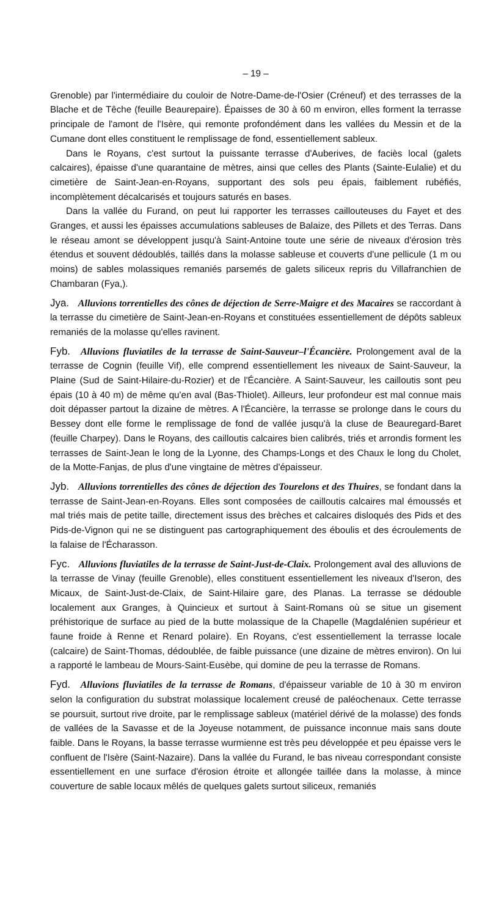– 19 –
Grenoble) par l'intermédiaire du couloir de Notre-Dame-de-l'Osier (Créneuf) et des terrasses de la Blache et de Têche (feuille Beaurepaire). Épaisses de 30 à 60 m environ, elles forment la terrasse principale de l'amont de l'Isère, qui remonte profondément dans les vallées du Messin et de la Cumane dont elles constituent le remplissage de fond, essentiellement sableux.
Dans le Royans, c'est surtout la puissante terrasse d'Auberives, de faciès local (galets calcaires), épaisse d'une quarantaine de mètres, ainsi que celles des Plants (Sainte-Eulalie) et du cimetière de Saint-Jean-en-Royans, supportant des sols peu épais, faiblement rubéfiés, incomplètement décalcarisés et toujours saturés en bases.
Dans la vallée du Furand, on peut lui rapporter les terrasses caillouteuses du Fayet et des Granges, et aussi les épaisses accumulations sableuses de Balaize, des Pillets et des Terras. Dans le réseau amont se développent jusqu'à Saint-Antoine toute une série de niveaux d'érosion très étendus et souvent dédoublés, taillés dans la molasse sableuse et couverts d'une pellicule (1 m ou moins) de sables molassiques remaniés parsemés de galets siliceux repris du Villafranchien de Chambaran (Fya,).
Jya. Alluvions torrentielles des cônes de déjection de Serre-Maigre et des Macaires se raccordant à la terrasse du cimetière de Saint-Jean-en-Royans et constituées essentiellement de dépôts sableux remaniés de la molasse qu'elles ravinent.
Fyb. Alluvions fluviatiles de la terrasse de Saint-Sauveur–l'Écancière. Prolongement aval de la terrasse de Cognin (feuille Vif), elle comprend essentiellement les niveaux de Saint-Sauveur, la Plaine (Sud de Saint-Hilaire-du-Rozier) et de l'Écancière. A Saint-Sauveur, les cailloutis sont peu épais (10 à 40 m) de même qu'en aval (Bas-Thiolet). Ailleurs, leur profondeur est mal connue mais doit dépasser partout la dizaine de mètres. A l'Écancière, la terrasse se prolonge dans le cours du Bessey dont elle forme le remplissage de fond de vallée jusqu'à la cluse de Beauregard-Baret (feuille Charpey). Dans le Royans, des cailloutis calcaires bien calibrés, triés et arrondis forment les terrasses de Saint-Jean le long de la Lyonne, des Champs-Longs et des Chaux le long du Cholet, de la Motte-Fanjas, de plus d'une vingtaine de mètres d'épaisseur.
Jyb. Alluvions torrentielles des cônes de déjection des Tourelons et des Thuires, se fondant dans la terrasse de Saint-Jean-en-Royans. Elles sont composées de cailloutis calcaires mal émoussés et mal triés mais de petite taille, directement issus des brèches et calcaires disloqués des Pids et des Pids-de-Vignon qui ne se distinguent pas cartographiquement des éboulis et des écroulements de la falaise de l'Écharasson.
Fyc. Alluvions fluviatiles de la terrasse de Saint-Just-de-Claix. Prolongement aval des alluvions de la terrasse de Vinay (feuille Grenoble), elles constituent essentiellement les niveaux d'Iseron, des Micaux, de Saint-Just-de-Claix, de Saint-Hilaire gare, des Planas. La terrasse se dédouble localement aux Granges, à Quincieux et surtout à Saint-Romans où se situe un gisement préhistorique de surface au pied de la butte molassique de la Chapelle (Magdalénien supérieur et faune froide à Renne et Renard polaire). En Royans, c'est essentiellement la terrasse locale (calcaire) de Saint-Thomas, dédoublée, de faible puissance (une dizaine de mètres environ). On lui a rapporté le lambeau de Mours-Saint-Eusèbe, qui domine de peu la terrasse de Romans.
Fyd. Alluvions fluviatiles de la terrasse de Romans, d'épaisseur variable de 10 à 30 m environ selon la configuration du substrat molassique localement creusé de paléochenaux. Cette terrasse se poursuit, surtout rive droite, par le remplissage sableux (matériel dérivé de la molasse) des fonds de vallées de la Savasse et de la Joyeuse notamment, de puissance inconnue mais sans doute faible. Dans le Royans, la basse terrasse wurmienne est très peu développée et peu épaisse vers le confluent de l'Isère (Saint-Nazaire). Dans la vallée du Furand, le bas niveau correspondant consiste essentiellement en une surface d'érosion étroite et allongée taillée dans la molasse, à mince couverture de sable locaux mêlés de quelques galets surtout siliceux, remaniés